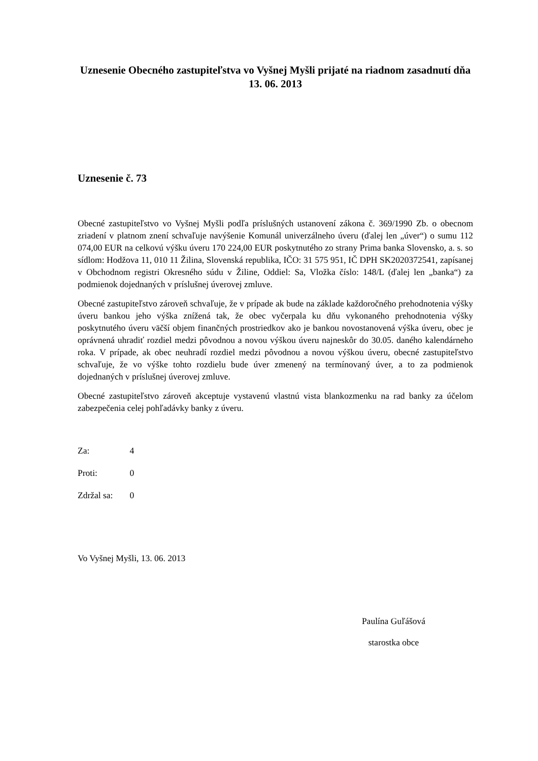Uznesenie Obecného zastupiteľstva vo Vyšnej Myšli prijaté na riadnom zasadnutí dňa 13. 06. 2013
Uznesenie č. 73
Obecné zastupiteľstvo vo Vyšnej Myšli podľa príslušných ustanovení zákona č. 369/1990 Zb. o obecnom zriadení v platnom znení schvaľuje navýšenie Komunál univerzálneho úveru (ďalej len „úver“) o sumu 112 074,00 EUR na celkovú výšku úveru 170 224,00 EUR poskytnutého zo strany Prima banka Slovensko, a. s. so sídlom: Hodžova 11, 010 11 Žilina, Slovenská republika, IČO: 31 575 951, IČ DPH SK2020372541, zapísanej v Obchodnom registri Okresného súdu v Žiline, Oddiel: Sa, Vložka číslo: 148/L (ďalej len „banka“) za podmienok dojednaných v príslušnej úverovej zmluve.
Obecné zastupiteľstvo zároveň schvaľuje, že v prípade ak bude na základe každoročného prehodnotenia výšky úveru bankou jeho výška znížená tak, že obec vyčerpala ku dňu vykonaného prehodnotenia výšky poskytnutého úveru väčší objem finančných prostriedkov ako je bankou novostanovená výška úveru, obec je oprávnená uhradiť rozdiel medzi pôvodnou a novou výškou úveru najneskôr do 30.05. daného kalendárneho roka. V prípade, ak obec neuhradí rozdiel medzi pôvodnou a novou výškou úveru, obecné zastupiteľstvo schvaľuje, že vo výške tohto rozdielu bude úver zmenený na termínovaný úver, a to za podmienok dojednaných v príslušnej úverovej zmluve.
Obecné zastupiteľstvo zároveň akceptuje vystavenú vlastnú vista blankozmenku na rad banky za účelom zabezpečenia celej pohľadávky banky z úveru.
Za: 4
Proti: 0
Zdržal sa: 0
Vo Vyšnej Myšli, 13. 06. 2013
Paulína Guľášová
starostka obce